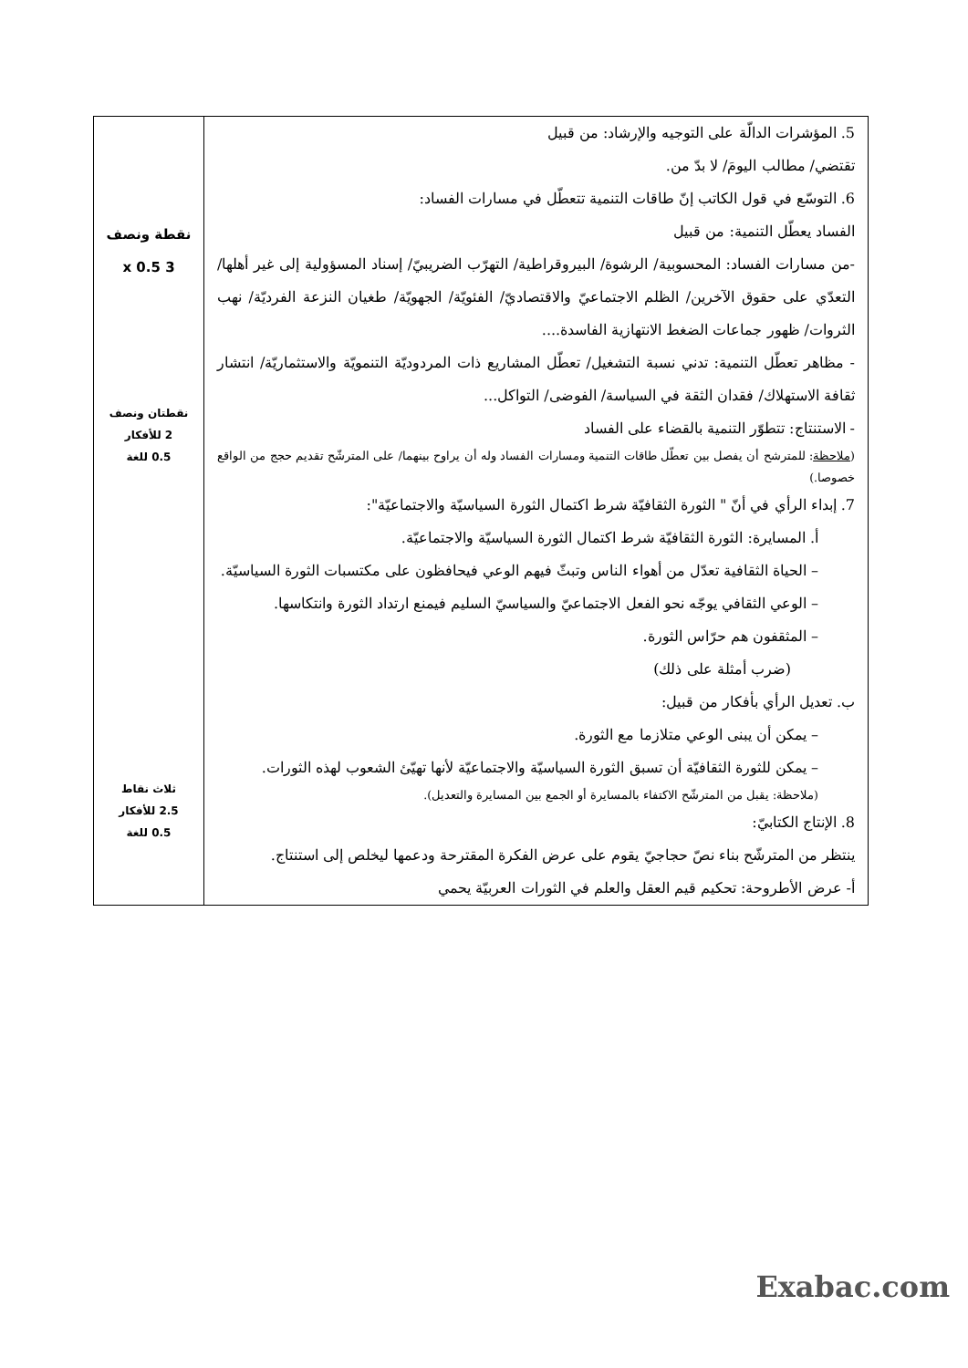| 5. المؤشرات الدالّة على التوجيه والإرشاد: من قبيل تقتضي/ مطالب اليومَ/ لا بدّ من. 6. التوسّع في قول الكاتب إنّ طاقات التنمية تتعطّل في مسارات الفساد: الفساد يعطّل التنمية: من قبيل -من مسارات الفساد: المحسوبية/ الرشوة/ البيروقراطية/ التهرّب الضريبيّ/ إسناد المسؤولية إلى غير أهلها/ التعدّي على حقوق الآخرين/ الظلم الاجتماعيّ والاقتصاديّ/ الفئويّة/ الجهويّة/ طغيان النزعة الفرديّة/ نهب الثروات/ ظهور جماعات الضغط الانتهازية الفاسدة.... - مظاهر تعطّل التنمية: تدني نسبة التشغيل/ تعطّل المشاريع ذات المردوديّة التنمويّة والاستثماريّة/ انتشار ثقافة الاستهلاك/ فقدان الثقة في السياسة/ الفوضى/ التواكل... - الاستنتاج: تتطوّر التنمية بالقضاء على الفساد ( ملاحظة : للمترشح أن يفصل بين تعطّل طاقات التنمية ومسارات الفساد وله أن يراوح بينهما/ على المترشّح تقديم حجج من الواقع خصوصا.) 7. إبداء الرأي في أنّ " الثورة الثقافيّة شرط اكتمال الثورة السياسيّة والاجتماعيّة": أ. المسايرة: الثورة الثقافيّة شرط اكتمال الثورة السياسيّة والاجتماعيّة. – الحياة الثقافية تعدّل من أهواء الناس وتبثّ فيهم الوعي فيحافظون على مكتسبات الثورة السياسيّة. – الوعي الثقافي يوجّه نحو الفعل الاجتماعيّ والسياسيّ السليم فيمنع ارتداد الثورة وانتكاسها. – المثقفون هم حرّاس الثورة. (ضرب أمثلة على ذلك) ب. تعديل الرأي بأفكار من قبيل: – يمكن أن يبنى الوعي متلازما مع الثورة. – يمكن للثورة الثقافيّة أن تسبق الثورة السياسيّة والاجتماعيّة لأنها تهيّئ الشعوب لهذه الثورات. (ملاحظة: يقبل من المترشّح الاكتفاء بالمسايرة أو الجمع بين المسايرة والتعديل). 8. الإنتاج الكتابيّ: ينتظر من المترشّح بناء نصّ حجاجيّ يقوم على عرض الفكرة المقترحة ودعمها ليخلص إلى استنتاج. أ- عرض الأطروحة: تحكيم قيم العقل والعلم في الثورات العربيّة يحمي | نقطة ونصف 3 x 0.5 نقطتان ونصف 2 للأفكار 0.5 للغة ثلاث نقاط 2.5 للأفكار 0.5 للغة |
Exabac.com